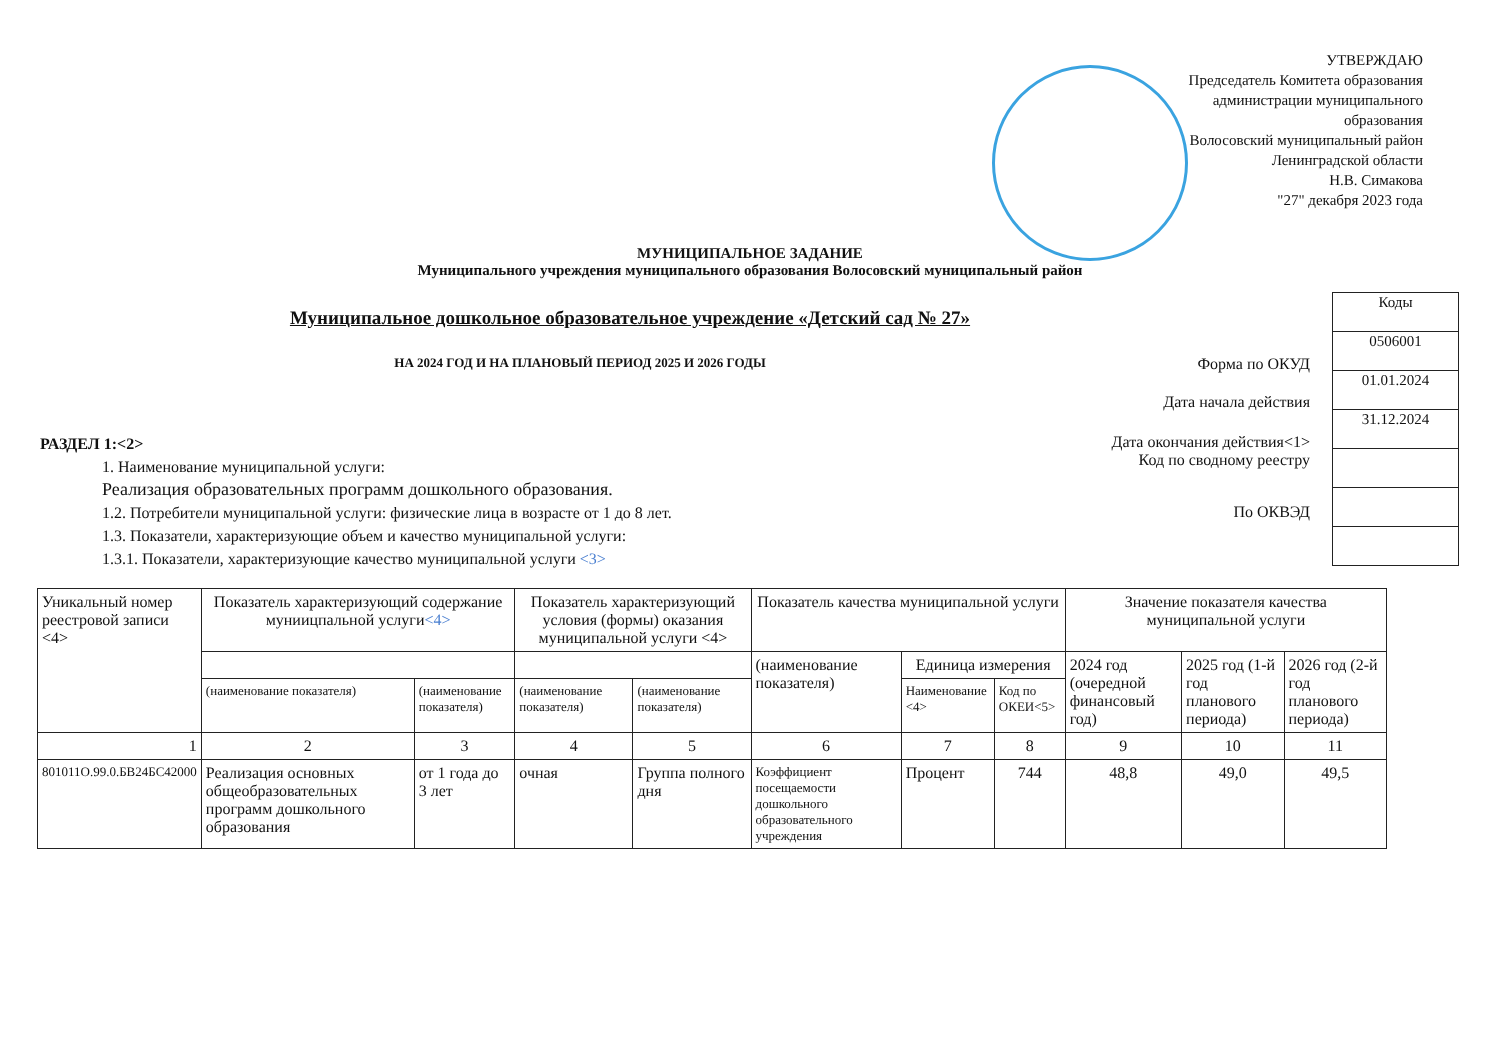УТВЕРЖДАЮ
Председатель Комитета образования администрации муниципального образования
Волосовский муниципальный район Ленинградской области
Н.В. Симакова
"27" декабря 2023 года
МУНИЦИПАЛЬНОЕ ЗАДАНИЕ
Муниципального учреждения муниципального образования Волосовский муниципальный район
Муниципальное дошкольное образовательное учреждение «Детский сад № 27»
НА 2024 ГОД И НА ПЛАНОВЫЙ ПЕРИОД 2025 И 2026 ГОДЫ
| Коды |
| 0506001 |
| 01.01.2024 |
| 31.12.2024 |
Форма по ОКУД
Дата начала действия
Дата окончания действия<1>
Код по сводному реестру
По ОКВЭД
РАЗДЕЛ 1:<2>
1. Наименование муниципальной услуги:
Реализация образовательных программ дошкольного образования.
1.2. Потребители муниципальной услуги: физические лица в возрасте от 1 до 8 лет.
1.3. Показатели, характеризующие объем и качество муниципальной услуги:
1.3.1. Показатели, характеризующие качество муниципальной услуги <3>
| Уникальный номер реестровой записи <4> | Показатель характеризующий содержание муниицпальной услуги <4> | | Показатель характеризующий условия (формы) оказания муниципальной услуги <4> | | Показатель качества муниципальной услуги | | | Значение показателя качества муниципальной услуги | | |
| | | | | | (наименование показателя) | Единица измерения | | 2024 год (очередной финансовый год) | 2025 год (1-й год планового периода) | 2026 год (2-й год планового периода) |
| | (наименование показателя) | (наименование показателя) | (наименование показателя) | (наименование показателя) | | Наименование <4> | Код по ОКЕИ<5> | | | |
| 1 | 2 | 3 | 4 | 5 | 6 | 7 | 8 | 9 | 10 | 11 |
| 801011О.99.0.БВ24БС42000 | Реализация основных общеобразовательных программ дошкольного образования | от 1 года до 3 лет | очная | Группа полного дня | Коэффициент посещаемости дошкольного образовательного учреждения | Процент | 744 | 48,8 | 49,0 | 49,5 |